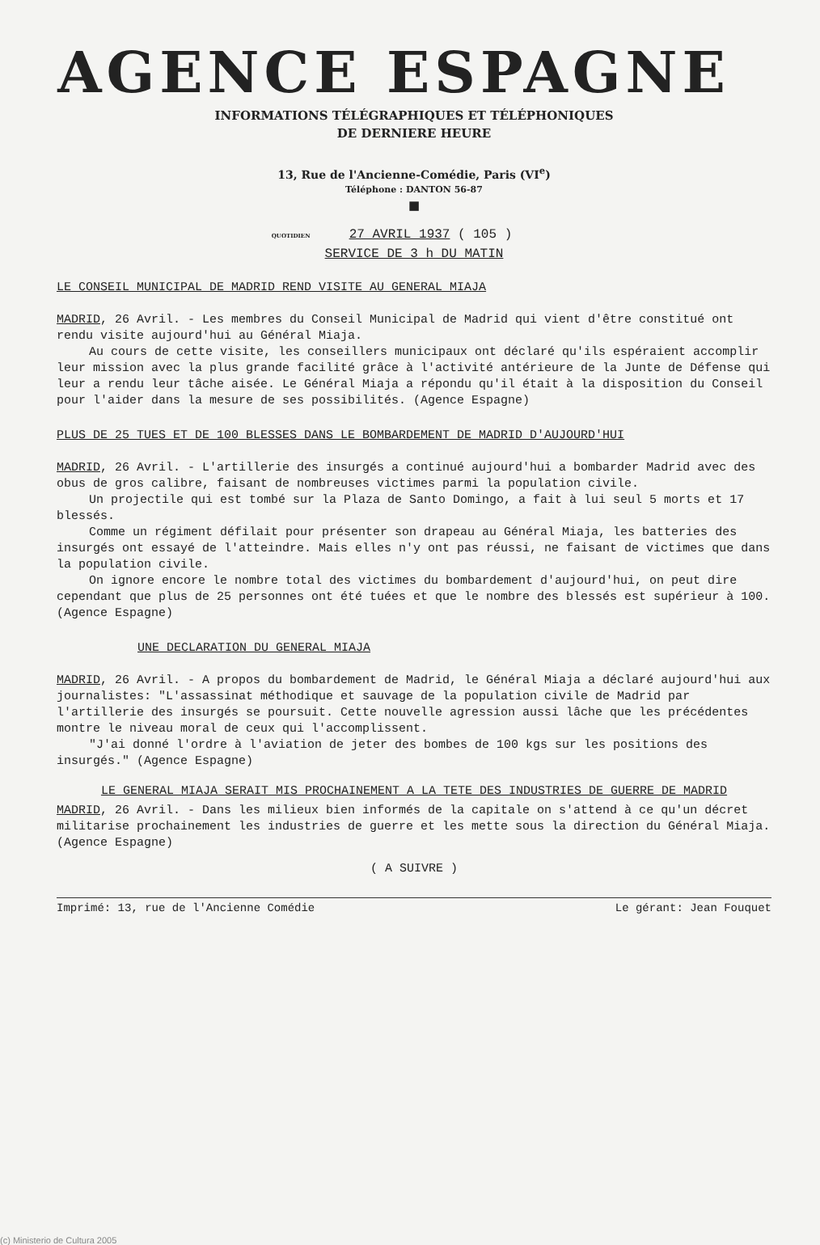AGENCE ESPAGNE
INFORMATIONS TÉLÉGRAPHIQUES ET TÉLÉPHONIQUES
DE DERNIERE HEURE
13, Rue de l'Ancienne-Comédie, Paris (VI<sup>e</sup>)
Téléphone : DANTON 56-87
■
QUOTIDIEN 27 AVRIL 1937 ( 105 )
SERVICE DE 3 h DU MATIN
LE CONSEIL MUNICIPAL DE MADRID REND VISITE AU GENERAL MIAJA
MADRID, 26 Avril. - Les membres du Conseil Municipal de Madrid qui vient d'être constitué ont rendu visite aujourd'hui au Général Miaja.
Au cours de cette visite, les conseillers municipaux ont déclaré qu'ils espéraient accomplir leur mission avec la plus grande facilité grâce à l'activité antérieure de la Junte de Défense qui leur a rendu leur tâche aisée. Le Général Miaja a répondu qu'il était à la disposition du Conseil pour l'aider dans la mesure de ses possibilités. (Agence Espagne)
PLUS DE 25 TUES ET DE 100 BLESSES DANS LE BOMBARDEMENT DE MADRID D'AUJOURD'HUI
MADRID, 26 Avril. - L'artillerie des insurgés a continué aujourd'hui a bombarder Madrid avec des obus de gros calibre, faisant de nombreuses victimes parmi la population civile.
Un projectile qui est tombé sur la Plaza de Santo Domingo, a fait à lui seul 5 morts et 17 blessés.
Comme un régiment défilait pour présenter son drapeau au Général Miaja, les batteries des insurgés ont essayé de l'atteindre. Mais elles n'y ont pas réussi, ne faisant de victimes que dans la population civile.
On ignore encore le nombre total des victimes du bombardement d'aujourd'hui, on peut dire cependant que plus de 25 personnes ont été tuées et que le nombre des blessés est supérieur à 100. (Agence Espagne)
UNE DECLARATION DU GENERAL MIAJA
MADRID, 26 Avril. - A propos du bombardement de Madrid, le Général Miaja a déclaré aujourd'hui aux journalistes: "L'assassinat méthodique et sauvage de la population civile de Madrid par l'artillerie des insurgés se poursuit. Cette nouvelle agression aussi lâche que les précédentes montre le niveau moral de ceux qui l'accomplissent.
"J'ai donné l'ordre à l'aviation de jeter des bombes de 100 kgs sur les positions des insurgés." (Agence Espagne)
LE GENERAL MIAJA SERAIT MIS PROCHAINEMENT A LA TETE DES INDUSTRIES DE GUERRE DE MADRID
MADRID, 26 Avril. - Dans les milieux bien informés de la capitale on s'attend à ce qu'un décret militarise prochainement les industries de guerre et les mette sous la direction du Général Miaja. (Agence Espagne)
( A SUIVRE )
Imprimé: 13, rue de l'Ancienne Comédie Le gérant: Jean Fouquet
(c) Ministerio de Cultura 2005